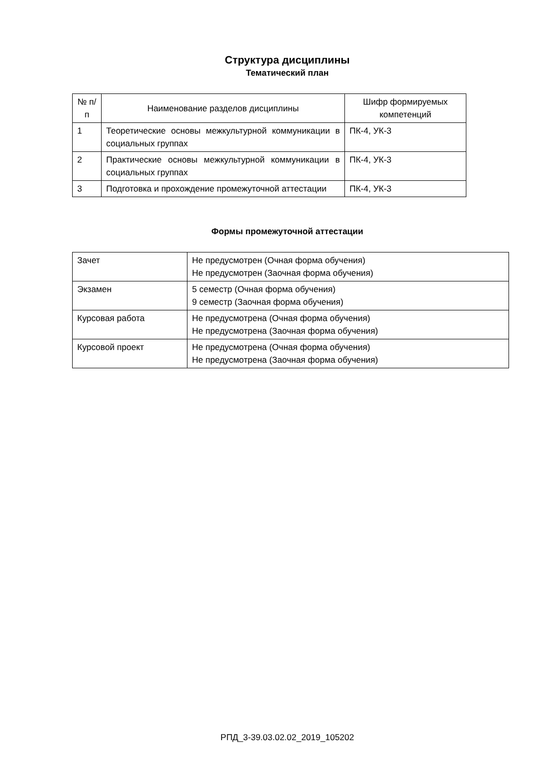Структура дисциплины
Тематический план
| № п/п | Наименование разделов дисциплины | Шифр формируемых компетенций |
| --- | --- | --- |
| 1 | Теоретические основы межкультурной коммуникации в социальных группах | ПК-4, УК-3 |
| 2 | Практические основы межкультурной коммуникации в социальных группах | ПК-4, УК-3 |
| 3 | Подготовка и прохождение промежуточной аттестации | ПК-4, УК-3 |
Формы промежуточной аттестации
| Зачет | Не предусмотрен (Очная форма обучения) Не предусмотрен (Заочная форма обучения) |
| Экзамен | 5 семестр (Очная форма обучения) 9 семестр (Заочная форма обучения) |
| Курсовая работа | Не предусмотрена (Очная форма обучения) Не предусмотрена (Заочная форма обучения) |
| Курсовой проект | Не предусмотрена (Очная форма обучения) Не предусмотрена (Заочная форма обучения) |
РПД_3-39.03.02.02_2019_105202